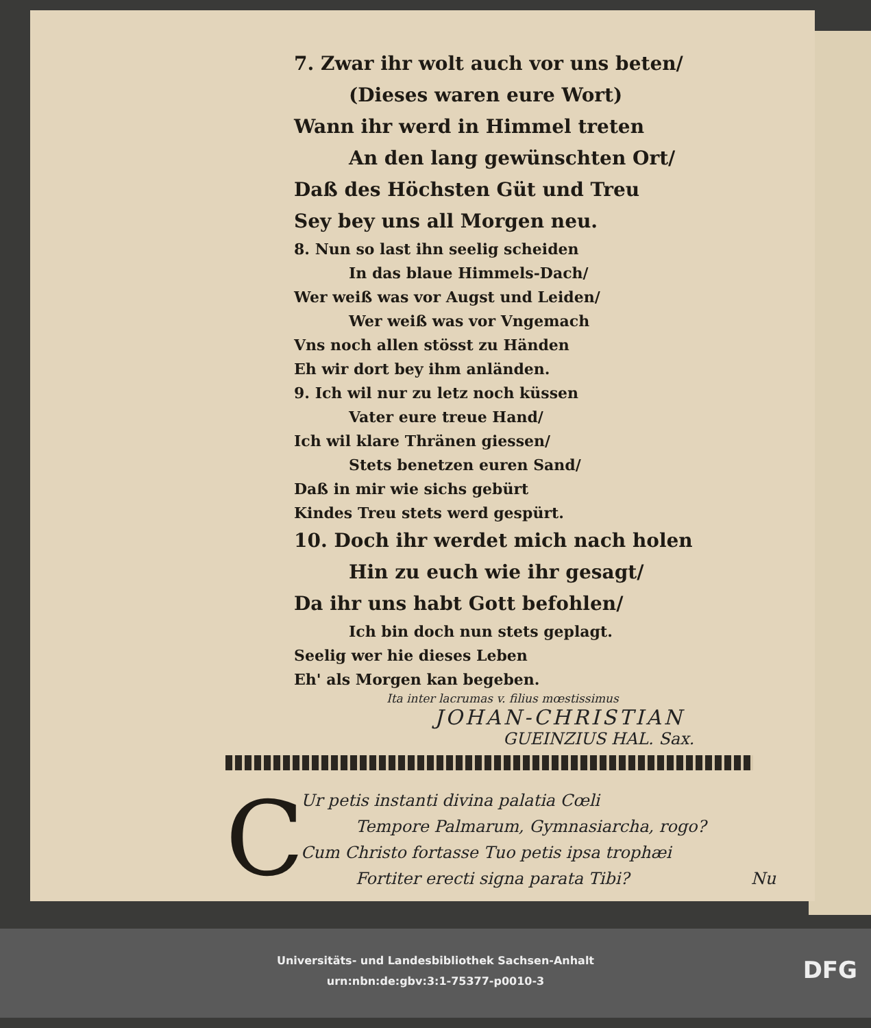7. Zwar ihr wolt auch vor uns beten/
(Dieses waren eure Wort)
Wann ihr werd in Himmel treten
An den lang gewünschten Ort/
Daß des Höchsten Güt und Treu
Sey bey uns all Morgen neu.
8. Nun so last ihn seelig scheiden
In das blaue Himmels-Dach/
Wer weiß was vor Augst und Leiden/
Wer weiß was vor Vngemach
Vns noch allen stösst zu Händen
Eh wir dort bey ihm anländen.
9. Ich wil nur zu letz noch küssen
Vater eure treue Hand/
Ich wil klare Thränen giessen/
Stets benetzen euren Sand/
Daß in mir wie sichs gebürt
Kindes Treu stets werd gespürt.
10. Doch ihr werdet mich nach holen
Hin zu euch wie ihr gesagt/
Da ihr uns habt Gott befohlen/
Ich bin doch nun stets geplagt.
Seelig wer hie dieses Leben
Eh' als Morgen kan begeben.
Ita inter lacrumas v. filius mœstissimus
JOHAN-CHRISTIAN
GUEINZIUS HAL. Sax.
C
Ur petis instanti divina palatia Cœli
Tempore Palmarum, Gymnasiarcha, rogo?
Cum Christo fortasse Tuo petis ipsa trophæi
Fortiter erecti signa parata Tibi? Nu
Universitäts- und Landesbibliothek Sachsen-Anhalt
urn:nbn:de:gbv:3:1-75377-p0010-3
DFG